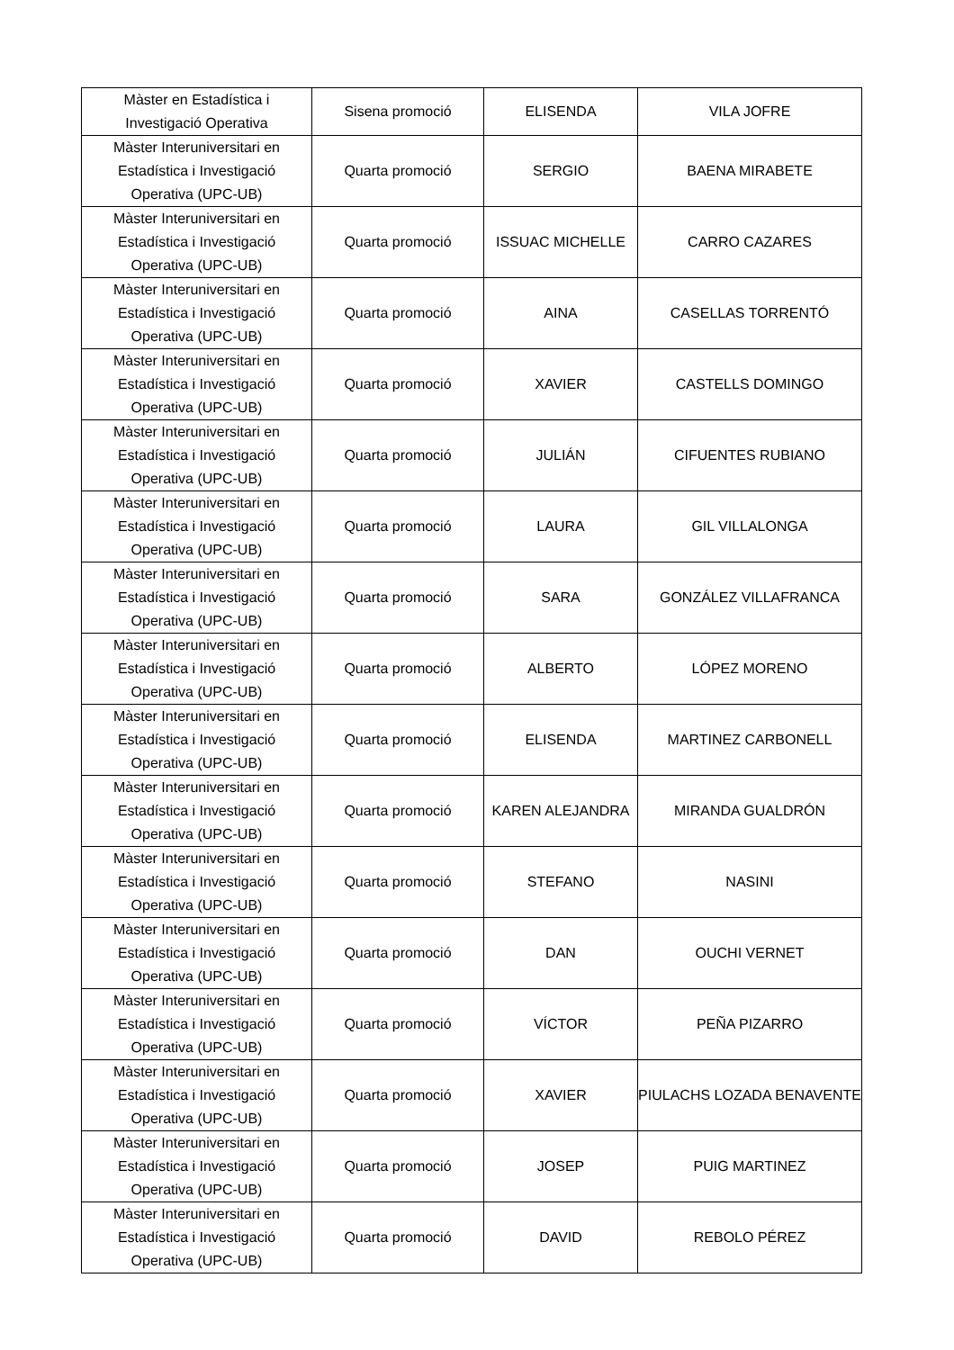| Màster en Estadística i Investigació Operativa | Sisena promoció | ELISENDA | VILA JOFRE |
| Màster Interuniversitari en Estadística i Investigació Operativa (UPC-UB) | Quarta promoció | SERGIO | BAENA MIRABETE |
| Màster Interuniversitari en Estadística i Investigació Operativa (UPC-UB) | Quarta promoció | ISSUAC MICHELLE | CARRO CAZARES |
| Màster Interuniversitari en Estadística i Investigació Operativa (UPC-UB) | Quarta promoció | AINA | CASELLAS TORRENTÓ |
| Màster Interuniversitari en Estadística i Investigació Operativa (UPC-UB) | Quarta promoció | XAVIER | CASTELLS DOMINGO |
| Màster Interuniversitari en Estadística i Investigació Operativa (UPC-UB) | Quarta promoció | JULIÁN | CIFUENTES RUBIANO |
| Màster Interuniversitari en Estadística i Investigació Operativa (UPC-UB) | Quarta promoció | LAURA | GIL VILLALONGA |
| Màster Interuniversitari en Estadística i Investigació Operativa (UPC-UB) | Quarta promoció | SARA | GONZÁLEZ VILLAFRANCA |
| Màster Interuniversitari en Estadística i Investigació Operativa (UPC-UB) | Quarta promoció | ALBERTO | LÓPEZ MORENO |
| Màster Interuniversitari en Estadística i Investigació Operativa (UPC-UB) | Quarta promoció | ELISENDA | MARTINEZ CARBONELL |
| Màster Interuniversitari en Estadística i Investigació Operativa (UPC-UB) | Quarta promoció | KAREN ALEJANDRA | MIRANDA GUALDRÓN |
| Màster Interuniversitari en Estadística i Investigació Operativa (UPC-UB) | Quarta promoció | STEFANO | NASINI |
| Màster Interuniversitari en Estadística i Investigació Operativa (UPC-UB) | Quarta promoció | DAN | OUCHI VERNET |
| Màster Interuniversitari en Estadística i Investigació Operativa (UPC-UB) | Quarta promoció | VÍCTOR | PEÑA PIZARRO |
| Màster Interuniversitari en Estadística i Investigació Operativa (UPC-UB) | Quarta promoció | XAVIER | PIULACHS LOZADA BENAVENTE |
| Màster Interuniversitari en Estadística i Investigació Operativa (UPC-UB) | Quarta promoció | JOSEP | PUIG MARTINEZ |
| Màster Interuniversitari en Estadística i Investigació Operativa (UPC-UB) | Quarta promoció | DAVID | REBOLO PÉREZ |